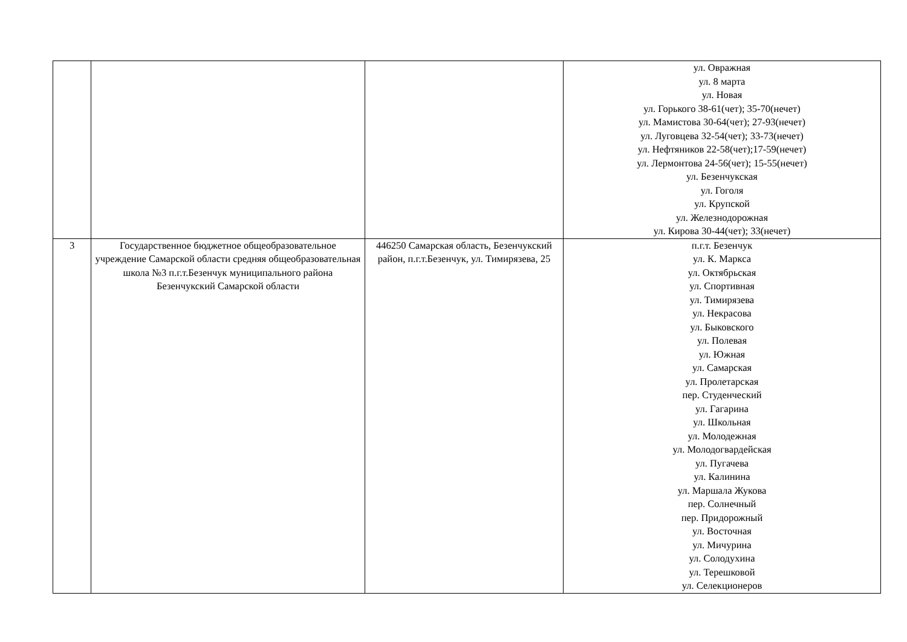| | | | ул. Овражная ул. 8 марта ул. Новая ул. Горького 38-61(чет); 35-70(нечет) ул. Мамистова 30-64(чет); 27-93(нечет) ул. Луговцева 32-54(чет); 33-73(нечет) ул. Нефтяников 22-58(чет);17-59(нечет) ул. Лермонтова 24-56(чет); 15-55(нечет) ул. Безенчукская ул. Гоголя ул. Крупской ул. Железнодорожная ул. Кирова 30-44(чет); 33(нечет) |
| 3 | Государственное бюджетное общеобразовательное учреждение Самарской области средняя общеобразовательная школа №3 п.г.т.Безенчук муниципального района Безенчукский Самарской области | 446250 Самарская область, Безенчукский район, п.г.т.Безенчук, ул. Тимирязева, 25 | п.г.т. Безенчук ул. К. Маркса ул. Октябрьская ул. Спортивная ул. Тимирязева ул. Некрасова ул. Быковского ул. Полевая ул. Южная ул. Самарская ул. Пролетарская пер. Студенческий ул. Гагарина ул. Школьная ул. Молодежная ул. Молодогвардейская ул. Пугачева ул. Калинина ул. Маршала Жукова пер. Солнечный пер. Придорожный ул. Восточная ул. Мичурина ул. Солодухина ул. Терешковой ул. Селекционеров |